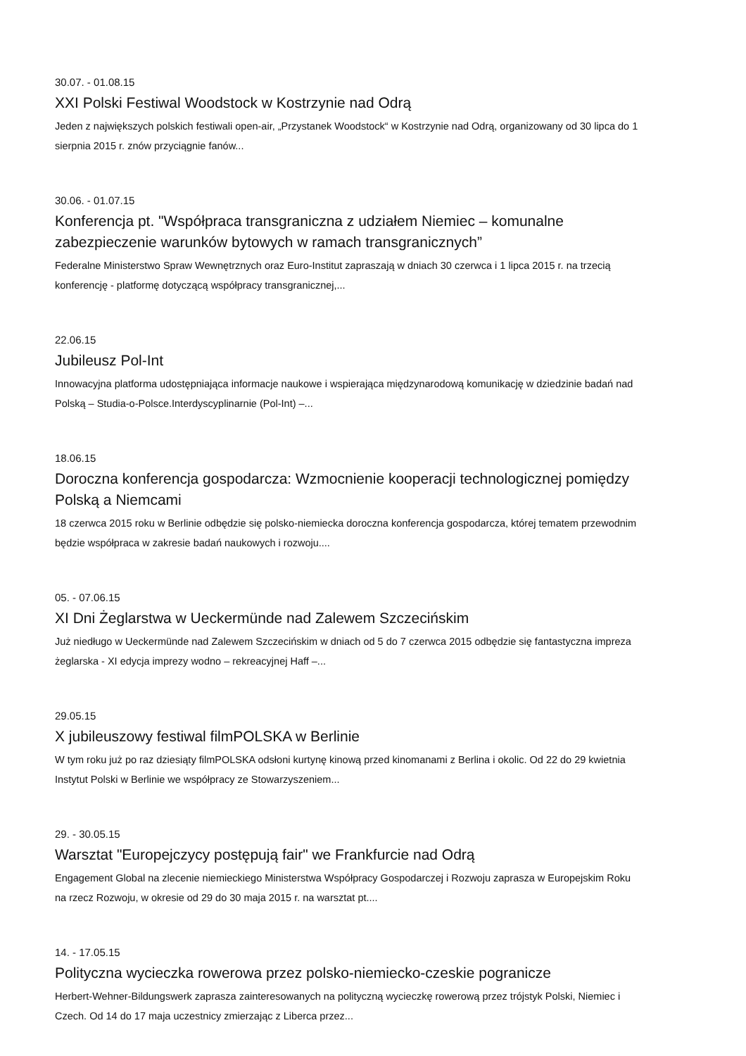30.07. - 01.08.15
XXI Polski Festiwal Woodstock w Kostrzynie nad Odrą
Jeden z największych polskich festiwali open-air, „Przystanek Woodstock“ w Kostrzynie nad Odrą, organizowany od 30 lipca do 1 sierpnia 2015 r. znów przyciągnie fanów...
30.06. - 01.07.15
Konferencja pt. "Współpraca transgraniczna z udziałem Niemiec – komunalne zabezpieczenie warunków bytowych w ramach transgranicznych”
Federalne Ministerstwo Spraw Wewnętrznych oraz Euro-Institut zapraszają w dniach 30 czerwca i 1 lipca 2015 r. na trzecią konferencję - platformę dotyczącą współpracy transgranicznej,...
22.06.15
Jubileusz Pol-Int
Innowacyjna platforma udostępniająca informacje naukowe i wspierająca międzynarodową komunikację w dziedzinie badań nad Polską – Studia-o-Polsce.Interdyscyplinarnie (Pol-Int) –...
18.06.15
Doroczna konferencja gospodarcza: Wzmocnienie kooperacji technologicznej pomiędzy Polską a Niemcami
18 czerwca 2015 roku w Berlinie odbędzie się polsko-niemiecka doroczna konferencja gospodarcza, której tematem przewodnim będzie współpraca w zakresie badań naukowych i rozwoju....
05. - 07.06.15
XI Dni Żeglarstwa w Ueckermünde nad Zalewem Szczecińskim
Już niedługo w Ueckermünde nad Zalewem Szczecińskim w dniach od 5 do 7 czerwca 2015 odbędzie się fantastyczna impreza żeglarska - XI edycja imprezy wodno – rekreacyjnej Haff –...
29.05.15
X jubileuszowy festiwal filmPOLSKA w Berlinie
W tym roku już po raz dziesiąty filmPOLSKA odsłoni kurtynę kinową przed kinomanami z Berlina i okolic. Od 22 do 29 kwietnia Instytut Polski w Berlinie we współpracy ze Stowarzyszeniem...
29. - 30.05.15
Warsztat "Europejczycy postępują fair" we Frankfurcie nad Odrą
Engagement Global na zlecenie niemieckiego Ministerstwa Współpracy Gospodarczej i Rozwoju zaprasza w Europejskim Roku na rzecz Rozwoju, w okresie od 29 do 30 maja 2015 r. na warsztat pt....
14. - 17.05.15
Polityczna wycieczka rowerowa przez polsko-niemiecko-czeskie pogranicze
Herbert-Wehner-Bildungswerk zaprasza zainteresowanych na polityczną wycieczkę rowerową przez trójstyk Polski, Niemiec i Czech. Od 14 do 17 maja uczestnicy zmierzając z Liberca przez...